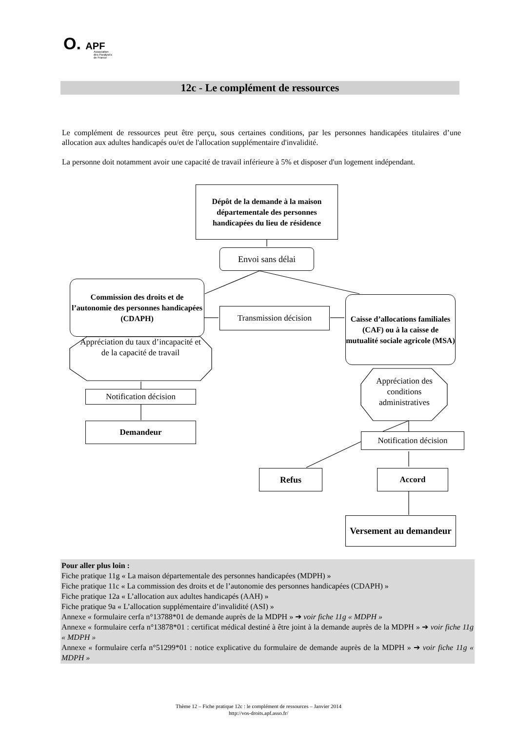O. APF
Association
des Paralysés
de France
12c - Le complément de ressources
Le complément de ressources peut être perçu, sous certaines conditions, par les personnes handicapées titulaires d’une allocation aux adultes handicapés ou/et de l'allocation supplémentaire d'invalidité.
La personne doit notamment avoir une capacité de travail inférieure à 5% et disposer d'un logement indépendant.
Dépôt de la demande à la maison départementale des personnes handicapées du lieu de résidence
Envoi sans délai
Commission des droits et de l’autonomie des personnes handicapées (CDAPH)
Transmission décision
Caisse d’allocations familiales (CAF) ou à la caisse de mutualité sociale agricole (MSA)
Appréciation du taux d’incapacité et de la capacité de travail
Appréciation des conditions administratives
Notification décision
Demandeur
Notification décision
Refus Accord
Versement au demandeur
Pour aller plus loin :
Fiche pratique 11g « La maison départementale des personnes handicapées (MDPH) »
Fiche pratique 11c « La commission des droits et de l’autonomie des personnes handicapées (CDAPH) »
Fiche pratique 12a « L’allocation aux adultes handicapés (AAH) »
Fiche pratique 9a « L’allocation supplémentaire d’invalidité (ASI) »
Annexe « formulaire cerfa n°13788*01 de demande auprès de la MDPH » ➔ voir fiche 11g « MDPH »
Annexe « formulaire cerfa n°13878*01 : certificat médical destiné à être joint à la demande auprès de la MDPH » ➔ voir fiche 11g « MDPH »
Annexe « formulaire cerfa n°51299*01 : notice explicative du formulaire de demande auprès de la MDPH » ➔ voir fiche 11g « MDPH »
Thème 12 – Fiche pratique 12c : le complément de ressources – Janvier 2014
http://vos-droits.apf.asso.fr/